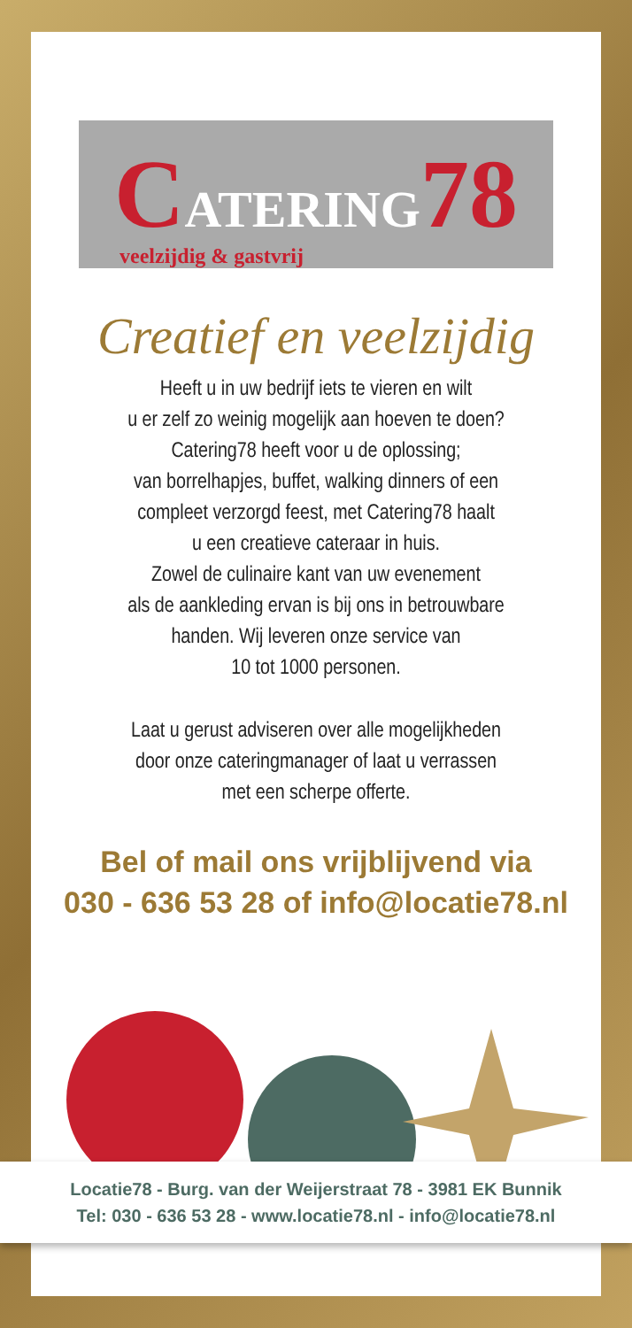CATERING78
veelzijdig & gastvrij
Creatief en veelzijdig
Heeft u in uw bedrijf iets te vieren en wilt
u er zelf zo weinig mogelijk aan hoeven te doen?
Catering78 heeft voor u de oplossing;
van borrelhapjes, buffet, walking dinners of een
compleet verzorgd feest, met Catering78 haalt
u een creatieve cateraar in huis.
Zowel de culinaire kant van uw evenement
als de aankleding ervan is bij ons in betrouwbare
handen. Wij leveren onze service van
10 tot 1000 personen.
Laat u gerust adviseren over alle mogelijkheden
door onze cateringmanager of laat u verrassen
met een scherpe offerte.
Bel of mail ons vrijblijvend via
030 - 636 53 28 of info@locatie78.nl
Locatie78 - Burg. van der Weijerstraat 78 - 3981 EK Bunnik
Tel: 030 - 636 53 28 - www.locatie78.nl - info@locatie78.nl